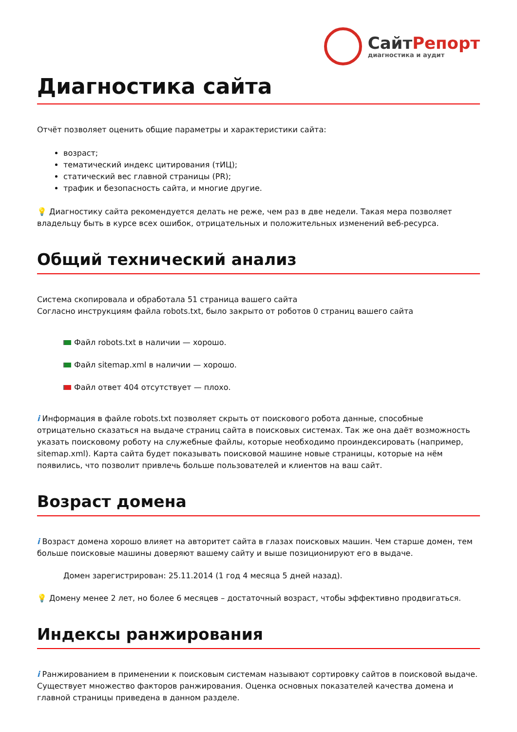СайтРепорт
диагностика и аудит
Диагностика сайта
Отчёт позволяет оценить общие параметры и характеристики сайта:
возраст;
тематический индекс цитирования (тИЦ);
статический вес главной страницы (PR);
трафик и безопасность сайта, и многие другие.
💡 Диагностику сайта рекомендуется делать не реже, чем раз в две недели. Такая мера позволяет владельцу быть в курсе всех ошибок, отрицательных и положительных изменений веб-ресурса.
Общий технический анализ
Система скопировала и обработала 51 страница вашего сайта
Согласно инструкциям файла robots.txt, было закрыто от роботов 0 страниц вашего сайта
Файл robots.txt в наличии — хорошо.
Файл sitemap.xml в наличии — хорошо.
Файл ответ 404 отсутствует — плохо.
i Информация в файле robots.txt позволяет скрыть от поискового робота данные, способные отрицательно сказаться на выдаче страниц сайта в поисковых системах. Так же она даёт возможность указать поисковому роботу на служебные файлы, которые необходимо проиндексировать (например, sitemap.xml). Карта сайта будет показывать поисковой машине новые страницы, которые на нём появились, что позволит привлечь больше пользователей и клиентов на ваш сайт.
Возраст домена
i Возраст домена хорошо влияет на авторитет сайта в глазах поисковых машин. Чем старше домен, тем больше поисковые машины доверяют вашему сайту и выше позиционируют его в выдаче.
Домен зарегистрирован: 25.11.2014 (1 год 4 месяца 5 дней назад).
💡 Домену менее 2 лет, но более 6 месяцев – достаточный возраст, чтобы эффективно продвигаться.
Индексы ранжирования
i Ранжированием в применении к поисковым системам называют сортировку сайтов в поисковой выдаче. Существует множество факторов ранжирования. Оценка основных показателей качества домена и главной страницы приведена в данном разделе.